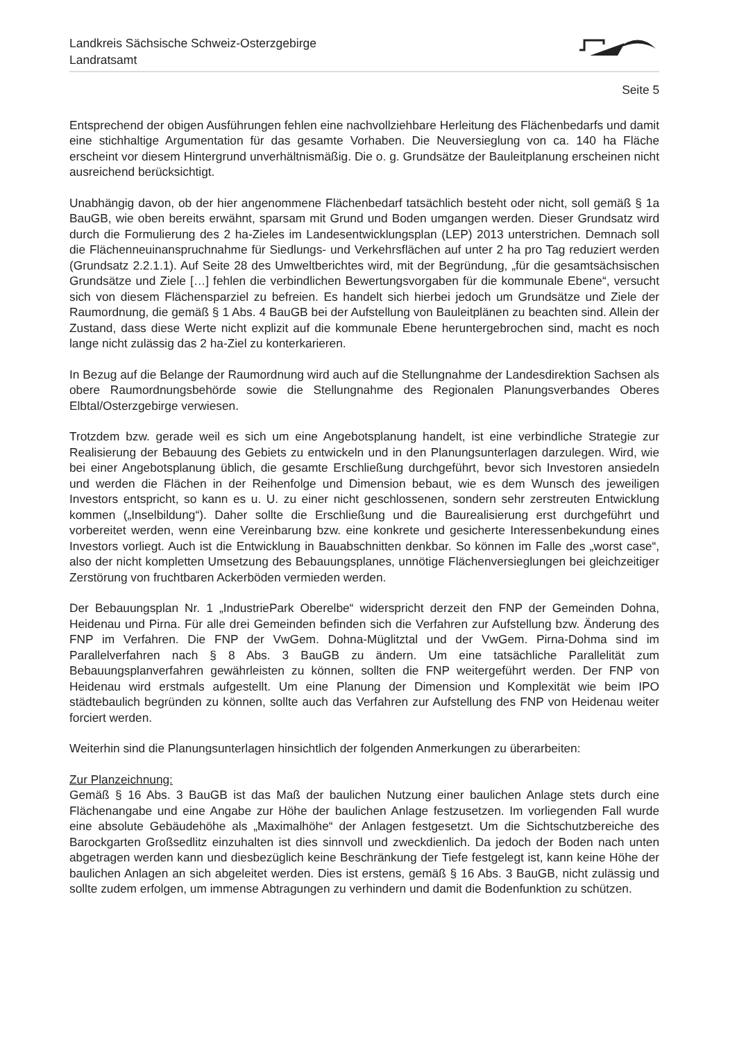Landkreis Sächsische Schweiz-Osterzgebirge
Landratsamt
Seite 5
Entsprechend der obigen Ausführungen fehlen eine nachvollziehbare Herleitung des Flächenbedarfs und damit eine stichhaltige Argumentation für das gesamte Vorhaben. Die Neuversieglung von ca. 140 ha Fläche erscheint vor diesem Hintergrund unverhältnismäßig. Die o. g. Grundsätze der Bauleitplanung erscheinen nicht ausreichend berücksichtigt.
Unabhängig davon, ob der hier angenommene Flächenbedarf tatsächlich besteht oder nicht, soll gemäß § 1a BauGB, wie oben bereits erwähnt, sparsam mit Grund und Boden umgangen werden. Dieser Grundsatz wird durch die Formulierung des 2 ha-Zieles im Landesentwicklungsplan (LEP) 2013 unterstrichen. Demnach soll die Flächenneuinanspruchnahme für Siedlungs- und Verkehrsflächen auf unter 2 ha pro Tag reduziert werden (Grundsatz 2.2.1.1). Auf Seite 28 des Umweltberichtes wird, mit der Begründung, „für die gesamtsächsischen Grundsätze und Ziele […] fehlen die verbindlichen Bewertungsvorgaben für die kommunale Ebene“, versucht sich von diesem Flächensparziel zu befreien. Es handelt sich hierbei jedoch um Grundsätze und Ziele der Raumordnung, die gemäß § 1 Abs. 4 BauGB bei der Aufstellung von Bauleitplänen zu beachten sind. Allein der Zustand, dass diese Werte nicht explizit auf die kommunale Ebene heruntergebrochen sind, macht es noch lange nicht zulässig das 2 ha-Ziel zu konterkarieren.
In Bezug auf die Belange der Raumordnung wird auch auf die Stellungnahme der Landesdirektion Sachsen als obere Raumordnungsbehörde sowie die Stellungnahme des Regionalen Planungsverbandes Oberes Elbtal/Osterzgebirge verwiesen.
Trotzdem bzw. gerade weil es sich um eine Angebotsplanung handelt, ist eine verbindliche Strategie zur Realisierung der Bebauung des Gebiets zu entwickeln und in den Planungsunterlagen darzulegen. Wird, wie bei einer Angebotsplanung üblich, die gesamte Erschließung durchgeführt, bevor sich Investoren ansiedeln und werden die Flächen in der Reihenfolge und Dimension bebaut, wie es dem Wunsch des jeweiligen Investors entspricht, so kann es u. U. zu einer nicht geschlossenen, sondern sehr zerstreuten Entwicklung kommen („Inselbildung“). Daher sollte die Erschließung und die Baurealisierung erst durchgeführt und vorbereitet werden, wenn eine Vereinbarung bzw. eine konkrete und gesicherte Interessenbekundung eines Investors vorliegt. Auch ist die Entwicklung in Bauabschnitten denkbar. So können im Falle des „worst case“, also der nicht kompletten Umsetzung des Bebauungsplanes, unnötige Flächenversieglungen bei gleichzeitiger Zerstörung von fruchtbaren Ackerböden vermieden werden.
Der Bebauungsplan Nr. 1 „IndustriePark Oberelbe“ widerspricht derzeit den FNP der Gemeinden Dohna, Heidenau und Pirna. Für alle drei Gemeinden befinden sich die Verfahren zur Aufstellung bzw. Änderung des FNP im Verfahren. Die FNP der VwGem. Dohna-Müglitztal und der VwGem. Pirna-Dohma sind im Parallelverfahren nach § 8 Abs. 3 BauGB zu ändern. Um eine tatsächliche Parallelität zum Bebauungsplanverfahren gewährleisten zu können, sollten die FNP weitergeführt werden. Der FNP von Heidenau wird erstmals aufgestellt. Um eine Planung der Dimension und Komplexität wie beim IPO städtebaulich begründen zu können, sollte auch das Verfahren zur Aufstellung des FNP von Heidenau weiter forciert werden.
Weiterhin sind die Planungsunterlagen hinsichtlich der folgenden Anmerkungen zu überarbeiten:
Zur Planzeichnung:
Gemäß § 16 Abs. 3 BauGB ist das Maß der baulichen Nutzung einer baulichen Anlage stets durch eine Flächenangabe und eine Angabe zur Höhe der baulichen Anlage festzusetzen. Im vorliegenden Fall wurde eine absolute Gebäudehöhe als „Maximalhöhe“ der Anlagen festgesetzt. Um die Sichtschutzbereiche des Barockgarten Großsedlitz einzuhalten ist dies sinnvoll und zweckdienlich. Da jedoch der Boden nach unten abgetragen werden kann und diesbezüglich keine Beschränkung der Tiefe festgelegt ist, kann keine Höhe der baulichen Anlagen an sich abgeleitet werden. Dies ist erstens, gemäß § 16 Abs. 3 BauGB, nicht zulässig und sollte zudem erfolgen, um immense Abtragungen zu verhindern und damit die Bodenfunktion zu schützen.